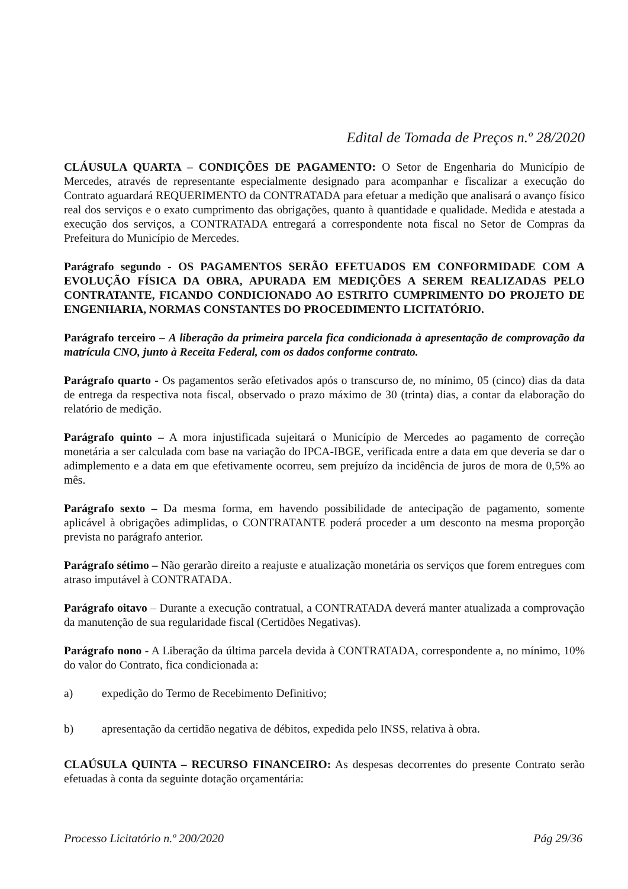Edital de Tomada de Preços n.º 28/2020
CLÁUSULA QUARTA – CONDIÇÕES DE PAGAMENTO: O Setor de Engenharia do Município de Mercedes, através de representante especialmente designado para acompanhar e fiscalizar a execução do Contrato aguardará REQUERIMENTO da CONTRATADA para efetuar a medição que analisará o avanço físico real dos serviços e o exato cumprimento das obrigações, quanto à quantidade e qualidade. Medida e atestada a execução dos serviços, a CONTRATADA entregará a correspondente nota fiscal no Setor de Compras da Prefeitura do Município de Mercedes.
Parágrafo segundo - OS PAGAMENTOS SERÃO EFETUADOS EM CONFORMIDADE COM A EVOLUÇÃO FÍSICA DA OBRA, APURADA EM MEDIÇÕES A SEREM REALIZADAS PELO CONTRATANTE, FICANDO CONDICIONADO AO ESTRITO CUMPRIMENTO DO PROJETO DE ENGENHARIA, NORMAS CONSTANTES DO PROCEDIMENTO LICITATÓRIO.
Parágrafo terceiro – A liberação da primeira parcela fica condicionada à apresentação de comprovação da matrícula CNO, junto à Receita Federal, com os dados conforme contrato.
Parágrafo quarto - Os pagamentos serão efetivados após o transcurso de, no mínimo, 05 (cinco) dias da data de entrega da respectiva nota fiscal, observado o prazo máximo de 30 (trinta) dias, a contar da elaboração do relatório de medição.
Parágrafo quinto – A mora injustificada sujeitará o Município de Mercedes ao pagamento de correção monetária a ser calculada com base na variação do IPCA-IBGE, verificada entre a data em que deveria se dar o adimplemento e a data em que efetivamente ocorreu, sem prejuízo da incidência de juros de mora de 0,5% ao mês.
Parágrafo sexto – Da mesma forma, em havendo possibilidade de antecipação de pagamento, somente aplicável à obrigações adimplidas, o CONTRATANTE poderá proceder a um desconto na mesma proporção prevista no parágrafo anterior.
Parágrafo sétimo – Não gerarão direito a reajuste e atualização monetária os serviços que forem entregues com atraso imputável à CONTRATADA.
Parágrafo oitavo – Durante a execução contratual, a CONTRATADA deverá manter atualizada a comprovação da manutenção de sua regularidade fiscal (Certidões Negativas).
Parágrafo nono - A Liberação da última parcela devida à CONTRATADA, correspondente a, no mínimo, 10% do valor do Contrato, fica condicionada a:
a) expedição do Termo de Recebimento Definitivo;
b) apresentação da certidão negativa de débitos, expedida pelo INSS, relativa à obra.
CLAÚSULA QUINTA – RECURSO FINANCEIRO: As despesas decorrentes do presente Contrato serão efetuadas à conta da seguinte dotação orçamentária:
Processo Licitatório n.º 200/2020 Pág 29/36